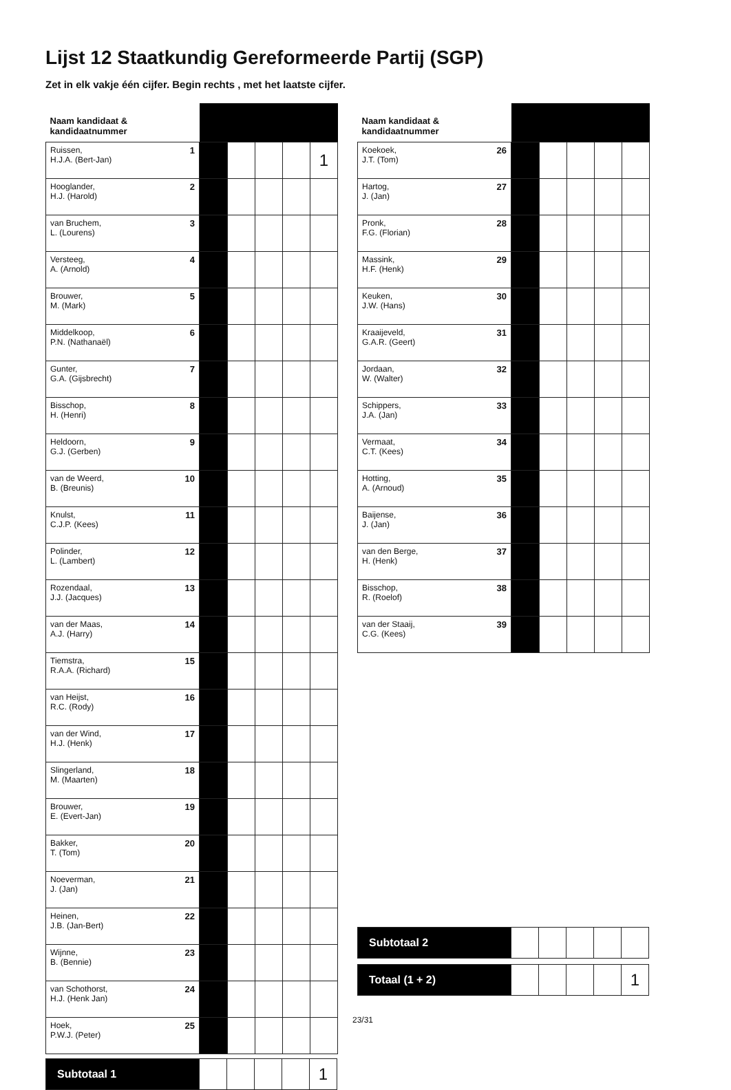Lijst 12 Staatkundig Gereformeerde Partij (SGP)
Zet in elk vakje één cijfer. Begin rechts , met het laatste cijfer.
| Naam kandidaat & kandidaatnummer | | | | | |
| --- | --- | --- | --- | --- | --- |
| Ruissen, 1 H.J.A. (Bert-Jan) | | | | | 1 |
| Hooglander, 2 H.J. (Harold) | | | | | |
| van Bruchem, 3 L. (Lourens) | | | | | |
| Versteeg, 4 A. (Arnold) | | | | | |
| Brouwer, 5 M. (Mark) | | | | | |
| Middelkoop, 6 P.N. (Nathanaël) | | | | | |
| Gunter, 7 G.A. (Gijsbrecht) | | | | | |
| Bisschop, 8 H. (Henri) | | | | | |
| Heldoorn, 9 G.J. (Gerben) | | | | | |
| van de Weerd, 10 B. (Breunis) | | | | | |
| Knulst, 11 C.J.P. (Kees) | | | | | |
| Polinder, 12 L. (Lambert) | | | | | |
| Rozendaal, 13 J.J. (Jacques) | | | | | |
| van der Maas, 14 A.J. (Harry) | | | | | |
| Tiemstra, 15 R.A.A. (Richard) | | | | | |
| van Heijst, 16 R.C. (Rody) | | | | | |
| van der Wind, 17 H.J. (Henk) | | | | | |
| Slingerland, 18 M. (Maarten) | | | | | |
| Brouwer, 19 E. (Evert-Jan) | | | | | |
| Bakker, 20 T. (Tom) | | | | | |
| Noeverman, 21 J. (Jan) | | | | | |
| Heinen, 22 J.B. (Jan-Bert) | | | | | |
| Wijnne, 23 B. (Bennie) | | | | | |
| van Schothorst, 24 H.J. (Henk Jan) | | | | | |
| Hoek, 25 P.W.J. (Peter) | | | | | |
| Subtotaal 1 | | | | | 1 |
| Naam kandidaat & kandidaatnummer | | | | | |
| --- | --- | --- | --- | --- | --- |
| Koekoek, 26 J.T. (Tom) | | | | | |
| Hartog, 27 J. (Jan) | | | | | |
| Pronk, 28 F.G. (Florian) | | | | | |
| Massink, 29 H.F. (Henk) | | | | | |
| Keuken, 30 J.W. (Hans) | | | | | |
| Kraaijeveld, 31 G.A.R. (Geert) | | | | | |
| Jordaan, 32 W. (Walter) | | | | | |
| Schippers, 33 J.A. (Jan) | | | | | |
| Vermaat, 34 C.T. (Kees) | | | | | |
| Hotting, 35 A. (Arnoud) | | | | | |
| Baijense, 36 J. (Jan) | | | | | |
| van den Berge, 37 H. (Henk) | | | | | |
| Bisschop, 38 R. (Roelof) | | | | | |
| van der Staaij, 39 C.G. (Kees) | | | | | |
| Subtotaal 2 | | | | | |
| Totaal (1 + 2) | | | | | 1 |
23/31